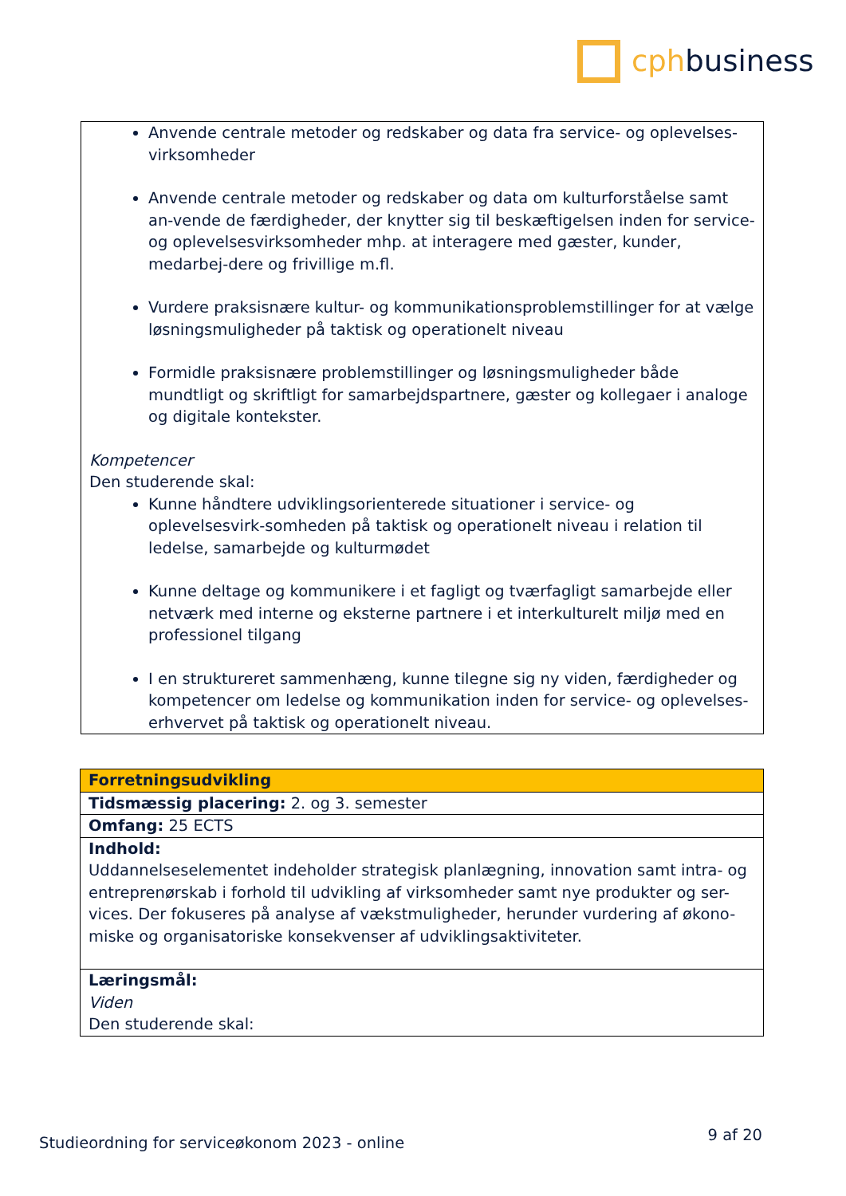cph business
Anvende centrale metoder og redskaber og data fra service- og oplevelses-virksomheder
Anvende centrale metoder og redskaber og data om kulturforståelse samt an-vende de færdigheder, der knytter sig til beskæftigelsen inden for service- og oplevelsesvirksomheder mhp. at interagere med gæster, kunder, medarbej-dere og frivillige m.fl.
Vurdere praksisnære kultur- og kommunikationsproblemstillinger for at vælge løsningsmuligheder på taktisk og operationelt niveau
Formidle praksisnære problemstillinger og løsningsmuligheder både mundtligt og skriftligt for samarbejdspartnere, gæster og kollegaer i analoge og digitale kontekster.
Kompetencer
Den studerende skal:
Kunne håndtere udviklingsorienterede situationer i service- og oplevelsesvirk-somheden på taktisk og operationelt niveau i relation til ledelse, samarbejde og kulturmødet
Kunne deltage og kommunikere i et fagligt og tværfagligt samarbejde eller netværk med interne og eksterne partnere i et interkulturelt miljø med en professionel tilgang
I en struktureret sammenhæng, kunne tilegne sig ny viden, færdigheder og kompetencer om ledelse og kommunikation inden for service- og oplevelses-erhvervet på taktisk og operationelt niveau.
| Forretningsudvikling |
| Tidsmæssig placering: 2. og 3. semester |
| Omfang: 25 ECTS |
| Indhold: Uddannelseselementet indeholder strategisk planlægning, innovation samt intra- og entreprenørskab i forhold til udvikling af virksomheder samt nye produkter og ser-vices. Der fokuseres på analyse af vækstmuligheder, herunder vurdering af økono-miske og organisatoriske konsekvenser af udviklingsaktiviteter. |
| Læringsmål: Viden Den studerende skal: |
Studieordning for serviceøkonom 2023 - online 9 af 20